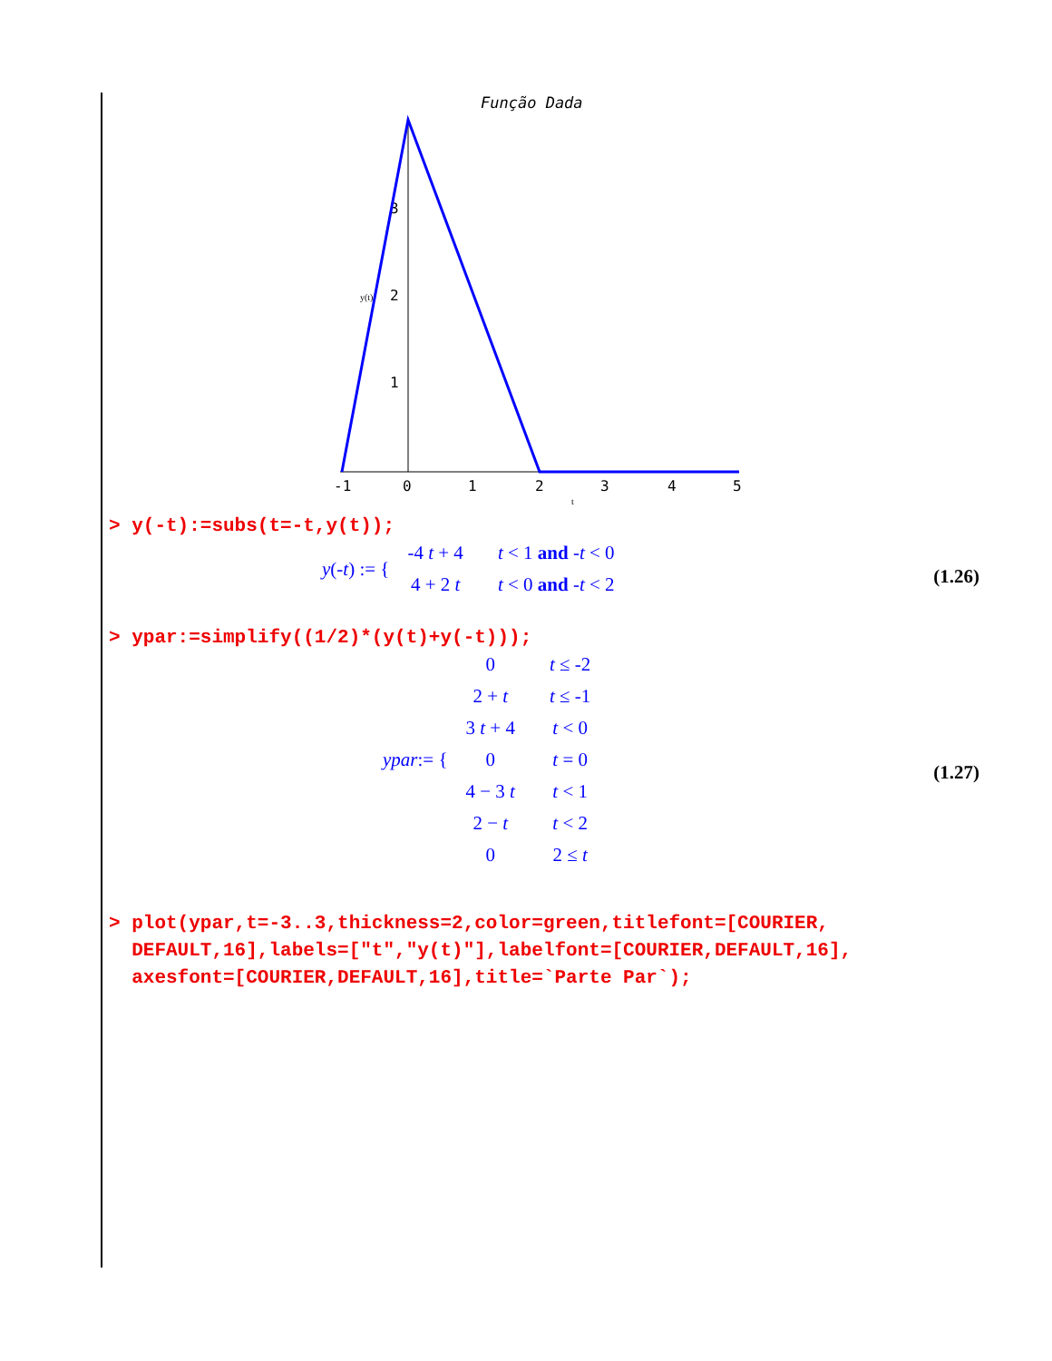Função Dada
3
2
1
y(t)
-1
0
1
2
3
4
5
t
> y(-t):=subs(t=-t,y(t));
y (- t) := {
| -4 t + 4 | t < 1 and - t < 0 |
| 4 + 2 t | t < 0 and - t < 2 |
(1.26)
> ypar:=simplify((1/2)*(y(t)+y(-t)));
ypar := {
| 0 | t ≤ -2 |
| 2 + t | t ≤ -1 |
| 3 t + 4 | t < 0 |
| 0 | t = 0 |
| 4 − 3 t | t < 1 |
| 2 − t | t < 2 |
| 0 | 2 ≤ t |
(1.27)
> plot(ypar,t=-3..3,thickness=2,color=green,titlefont=[COURIER,
DEFAULT,16],labels=["t","y(t)"],labelfont=[COURIER,DEFAULT,16],
axesfont=[COURIER,DEFAULT,16],title=`Parte Par`);